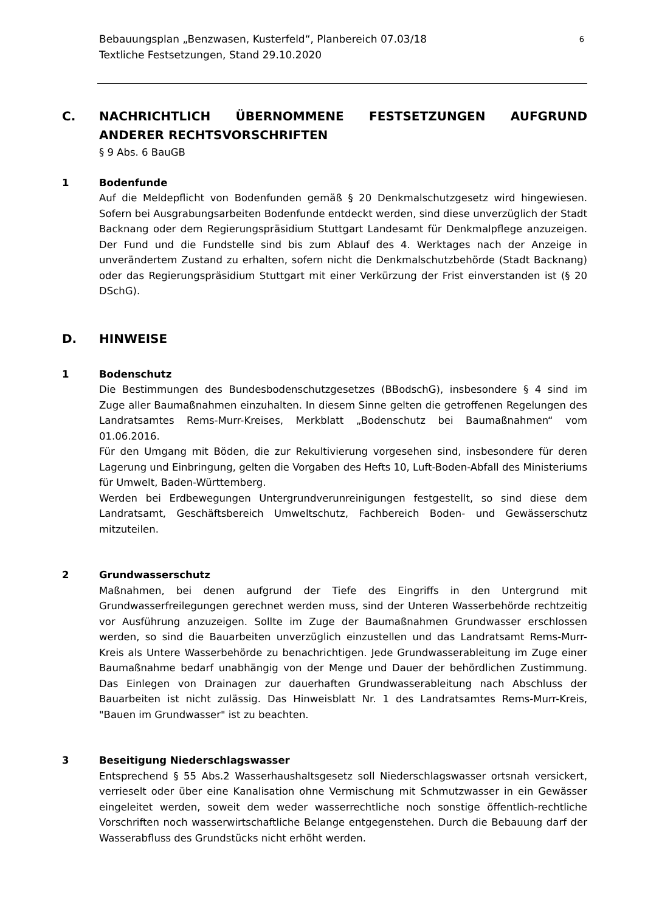Bebauungsplan „Benzwasen, Kusterfeld“, Planbereich 07.03/18
Textliche Festsetzungen, Stand 29.10.2020
6
C. NACHRICHTLICH ÜBERNOMMENE FESTSETZUNGEN AUFGRUND ANDERER RECHTSVORSCHRIFTEN
§ 9 Abs. 6 BauGB
1 Bodenfunde
Auf die Meldepflicht von Bodenfunden gemäß § 20 Denkmalschutzgesetz wird hingewiesen. Sofern bei Ausgrabungsarbeiten Bodenfunde entdeckt werden, sind diese unverzüglich der Stadt Backnang oder dem Regierungspräsidium Stuttgart Landesamt für Denkmalpflege anzuzeigen. Der Fund und die Fundstelle sind bis zum Ablauf des 4. Werktages nach der Anzeige in unverändertem Zustand zu erhalten, sofern nicht die Denkmalschutzbehörde (Stadt Backnang) oder das Regierungspräsidium Stuttgart mit einer Verkürzung der Frist einverstanden ist (§ 20 DSchG).
D. HINWEISE
1 Bodenschutz
Die Bestimmungen des Bundesbodenschutzgesetzes (BBodschG), insbesondere § 4 sind im Zuge aller Baumaßnahmen einzuhalten. In diesem Sinne gelten die getroffenen Regelungen des Landratsamtes Rems-Murr-Kreises, Merkblatt „Bodenschutz bei Baumaßnahmen“ vom 01.06.2016.
Für den Umgang mit Böden, die zur Rekultivierung vorgesehen sind, insbesondere für deren Lagerung und Einbringung, gelten die Vorgaben des Hefts 10, Luft-Boden-Abfall des Ministeriums für Umwelt, Baden-Württemberg.
Werden bei Erdbewegungen Untergrundverunreinigungen festgestellt, so sind diese dem Landratsamt, Geschäftsbereich Umweltschutz, Fachbereich Boden- und Gewässerschutz mitzuteilen.
2 Grundwasserschutz
Maßnahmen, bei denen aufgrund der Tiefe des Eingriffs in den Untergrund mit Grundwasserfreilegungen gerechnet werden muss, sind der Unteren Wasserbehörde rechtzeitig vor Ausführung anzuzeigen. Sollte im Zuge der Baumaßnahmen Grundwasser erschlossen werden, so sind die Bauarbeiten unverzüglich einzustellen und das Landratsamt Rems-Murr-Kreis als Untere Wasserbehörde zu benachrichtigen. Jede Grundwasserableitung im Zuge einer Baumaßnahme bedarf unabhängig von der Menge und Dauer der behördlichen Zustimmung. Das Einlegen von Drainagen zur dauerhaften Grundwasserableitung nach Abschluss der Bauarbeiten ist nicht zulässig. Das Hinweisblatt Nr. 1 des Landratsamtes Rems-Murr-Kreis, "Bauen im Grundwasser" ist zu beachten.
3 Beseitigung Niederschlagswasser
Entsprechend § 55 Abs.2 Wasserhaushaltsgesetz soll Niederschlagswasser ortsnah versickert, verrieselt oder über eine Kanalisation ohne Vermischung mit Schmutzwasser in ein Gewässer eingeleitet werden, soweit dem weder wasserrechtliche noch sonstige öffentlich-rechtliche Vorschriften noch wasserwirtschaftliche Belange entgegenstehen. Durch die Bebauung darf der Wasserabfluss des Grundstücks nicht erhöht werden.